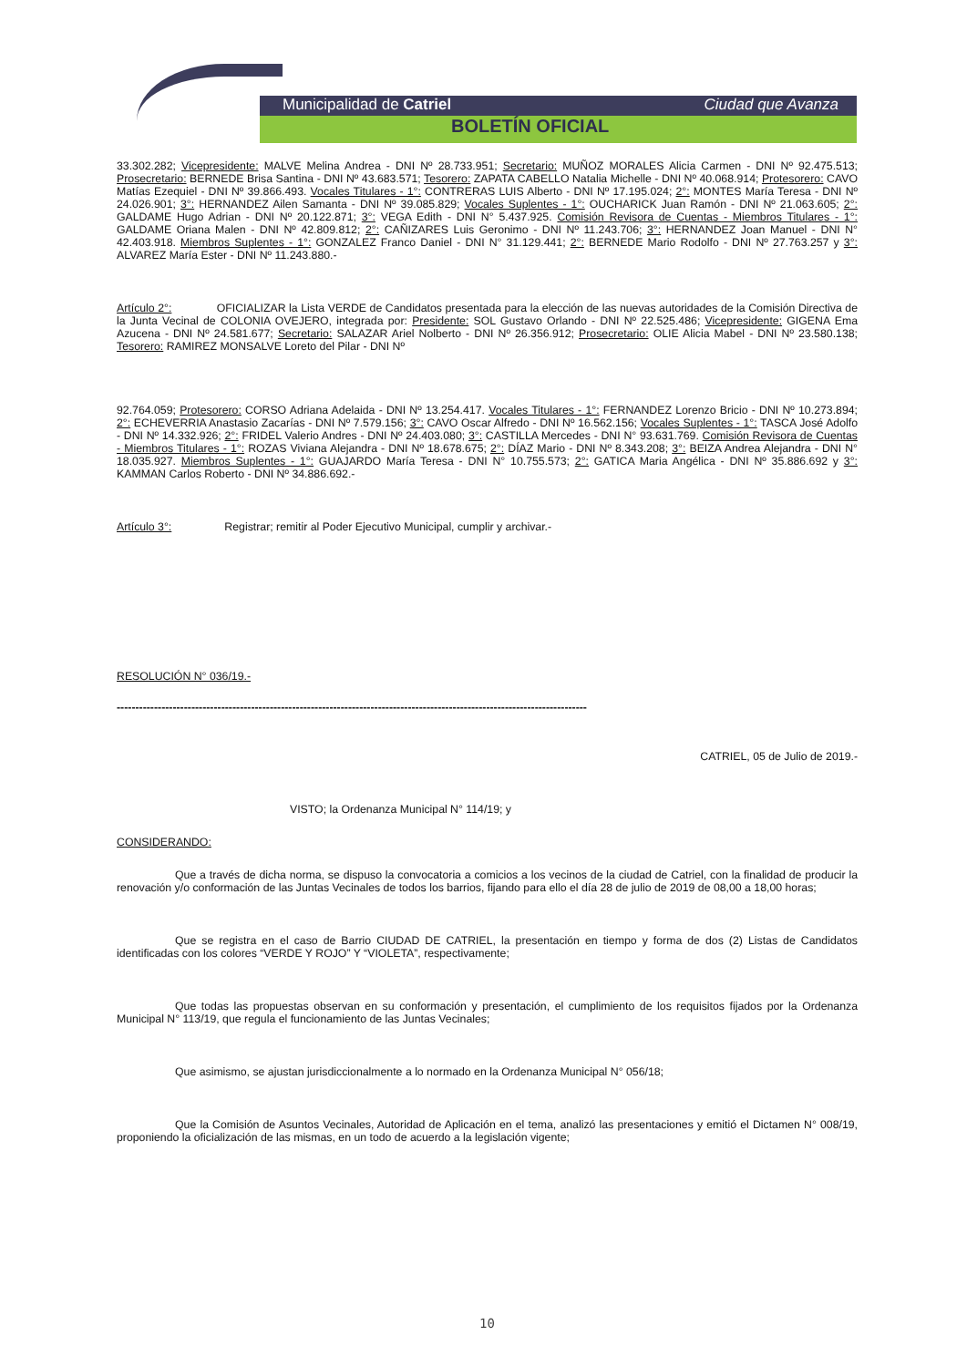Municipalidad de Catriel Ciudad que Avanza
BOLETÍN OFICIAL
33.302.282; Vicepresidente: MALVE Melina Andrea - DNI Nº 28.733.951; Secretario: MUÑOZ MORALES Alicia Carmen - DNI Nº 92.475.513; Prosecretario: BERNEDE Brisa Santina - DNI Nº 43.683.571; Tesorero: ZAPATA CABELLO Natalia Michelle - DNI Nº 40.068.914; Protesorero: CAVO Matías Ezequiel - DNI Nº 39.866.493. Vocales Titulares - 1°: CONTRERAS LUIS Alberto - DNI Nº 17.195.024; 2°: MONTES María Teresa - DNI Nº 24.026.901; 3°: HERNANDEZ Ailen Samanta - DNI Nº 39.085.829; Vocales Suplentes - 1°: OUCHARICK Juan Ramón - DNI Nº 21.063.605; 2°: GALDAME Hugo Adrian - DNI Nº 20.122.871; 3°: VEGA Edith - DNI N° 5.437.925. Comisión Revisora de Cuentas - Miembros Titulares - 1°: GALDAME Oriana Malen - DNI Nº 42.809.812; 2°: CAÑIZARES Luis Geronimo - DNI Nº 11.243.706; 3°: HERNANDEZ Joan Manuel - DNI N° 42.403.918. Miembros Suplentes - 1°: GONZALEZ Franco Daniel - DNI N° 31.129.441; 2°: BERNEDE Mario Rodolfo - DNI Nº 27.763.257 y 3°: ALVAREZ María Ester - DNI Nº 11.243.880.-
Artículo 2°: OFICIALIZAR la Lista VERDE de Candidatos presentada para la elección de las nuevas autoridades de la Comisión Directiva de la Junta Vecinal de COLONIA OVEJERO, integrada por: Presidente: SOL Gustavo Orlando - DNI Nº 22.525.486; Vicepresidente: GIGENA Ema Azucena - DNI Nº 24.581.677; Secretario: SALAZAR Ariel Nolberto - DNI Nº 26.356.912; Prosecretario: OLIE Alicia Mabel - DNI Nº 23.580.138; Tesorero: RAMIREZ MONSALVE Loreto del Pilar - DNI Nº
92.764.059; Protesorero: CORSO Adriana Adelaida - DNI Nº 13.254.417. Vocales Titulares - 1°: FERNANDEZ Lorenzo Bricio - DNI Nº 10.273.894; 2°: ECHEVERRIA Anastasio Zacarías - DNI Nº 7.579.156; 3°: CAVO Oscar Alfredo - DNI Nº 16.562.156; Vocales Suplentes - 1°: TASCA José Adolfo - DNI Nº 14.332.926; 2°: FRIDEL Valerio Andres - DNI Nº 24.403.080; 3°: CASTILLA Mercedes - DNI N° 93.631.769. Comisión Revisora de Cuentas - Miembros Titulares - 1°: ROZAS Viviana Alejandra - DNI Nº 18.678.675; 2°: DÍAZ Mario - DNI Nº 8.343.208; 3°: BEIZA Andrea Alejandra - DNI N° 18.035.927. Miembros Suplentes - 1°: GUAJARDO María Teresa - DNI N° 10.755.573; 2°: GATICA Maria Angélica - DNI Nº 35.886.692 y 3°: KAMMAN Carlos Roberto - DNI Nº 34.886.692.-
Artículo 3°: Registrar; remitir al Poder Ejecutivo Municipal, cumplir y archivar.-
RESOLUCIÓN N° 036/19.-
------------------------------------------------------------------------------------------------------------------------------
CATRIEL, 05 de Julio de 2019.-
VISTO; la Ordenanza Municipal N° 114/19; y
CONSIDERANDO:
Que a través de dicha norma, se dispuso la convocatoria a comicios a los vecinos de la ciudad de Catriel, con la finalidad de producir la renovación y/o conformación de las Juntas Vecinales de todos los barrios, fijando para ello el día 28 de julio de 2019 de 08,00 a 18,00 horas;
Que se registra en el caso de Barrio CIUDAD DE CATRIEL, la presentación en tiempo y forma de dos (2) Listas de Candidatos identificadas con los colores “VERDE Y ROJO” Y “VIOLETA”, respectivamente;
Que todas las propuestas observan en su conformación y presentación, el cumplimiento de los requisitos fijados por la Ordenanza Municipal N° 113/19, que regula el funcionamiento de las Juntas Vecinales;
Que asimismo, se ajustan jurisdiccionalmente a lo normado en la Ordenanza Municipal N° 056/18;
Que la Comisión de Asuntos Vecinales, Autoridad de Aplicación en el tema, analizó las presentaciones y emitió el Dictamen N° 008/19, proponiendo la oficialización de las mismas, en un todo de acuerdo a la legislación vigente;
10